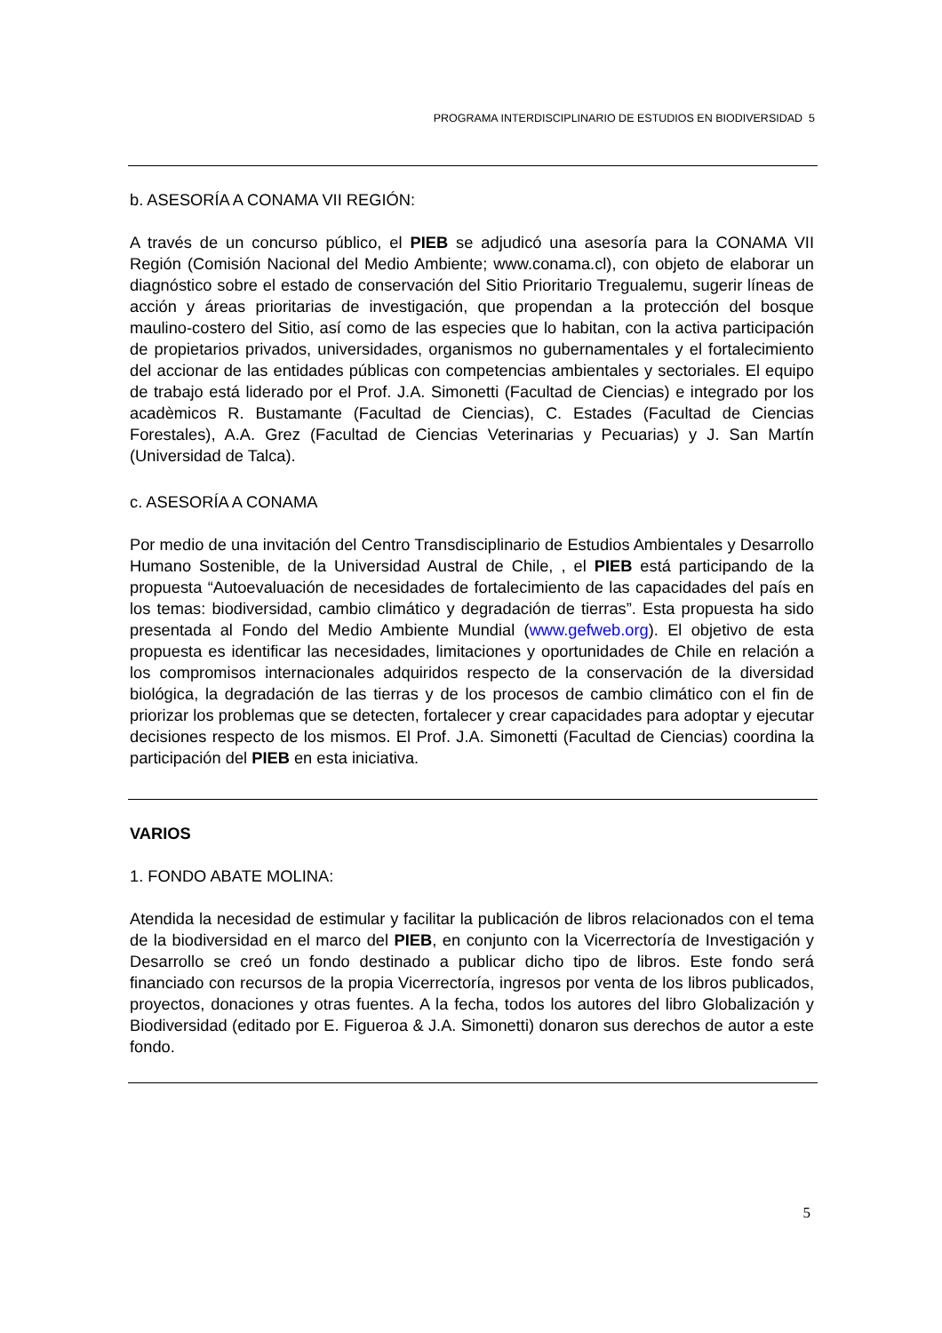PROGRAMA INTERDISCIPLINARIO DE ESTUDIOS EN BIODIVERSIDAD 5
b. ASESORÍA A CONAMA VII REGIÓN:
A través de un concurso público, el PIEB se adjudicó una asesoría para la CONAMA VII Región (Comisión Nacional del Medio Ambiente; www.conama.cl), con objeto de elaborar un diagnóstico sobre el estado de conservación del Sitio Prioritario Tregualemu, sugerir líneas de acción y áreas prioritarias de investigación, que propendan a la protección del bosque maulino-costero del Sitio, así como de las especies que lo habitan, con la activa participación de propietarios privados, universidades, organismos no gubernamentales y el fortalecimiento del accionar de las entidades públicas con competencias ambientales y sectoriales. El equipo de trabajo está liderado por el Prof. J.A. Simonetti (Facultad de Ciencias) e integrado por los acadèmicos R. Bustamante (Facultad de Ciencias), C. Estades (Facultad de Ciencias Forestales), A.A. Grez (Facultad de Ciencias Veterinarias y Pecuarias) y J. San Martín (Universidad de Talca).
c. ASESORÍA A CONAMA
Por medio de una invitación del Centro Transdisciplinario de Estudios Ambientales y Desarrollo Humano Sostenible, de la Universidad Austral de Chile, , el PIEB está participando de la propuesta “Autoevaluación de necesidades de fortalecimiento de las capacidades del país en los temas: biodiversidad, cambio climático y degradación de tierras”. Esta propuesta ha sido presentada al Fondo del Medio Ambiente Mundial (www.gefweb.org). El objetivo de esta propuesta es identificar las necesidades, limitaciones y oportunidades de Chile en relación a los compromisos internacionales adquiridos respecto de la conservación de la diversidad biológica, la degradación de las tierras y de los procesos de cambio climático con el fin de priorizar los problemas que se detecten, fortalecer y crear capacidades para adoptar y ejecutar decisiones respecto de los mismos. El Prof. J.A. Simonetti (Facultad de Ciencias) coordina la participación del PIEB en esta iniciativa.
VARIOS
1. FONDO ABATE MOLINA:
Atendida la necesidad de estimular y facilitar la publicación de libros relacionados con el tema de la biodiversidad en el marco del PIEB, en conjunto con la Vicerrectoría de Investigación y Desarrollo se creó un fondo destinado a publicar dicho tipo de libros. Este fondo será financiado con recursos de la propia Vicerrectoría, ingresos por venta de los libros publicados, proyectos, donaciones y otras fuentes. A la fecha, todos los autores del libro Globalización y Biodiversidad (editado por E. Figueroa & J.A. Simonetti) donaron sus derechos de autor a este fondo.
5